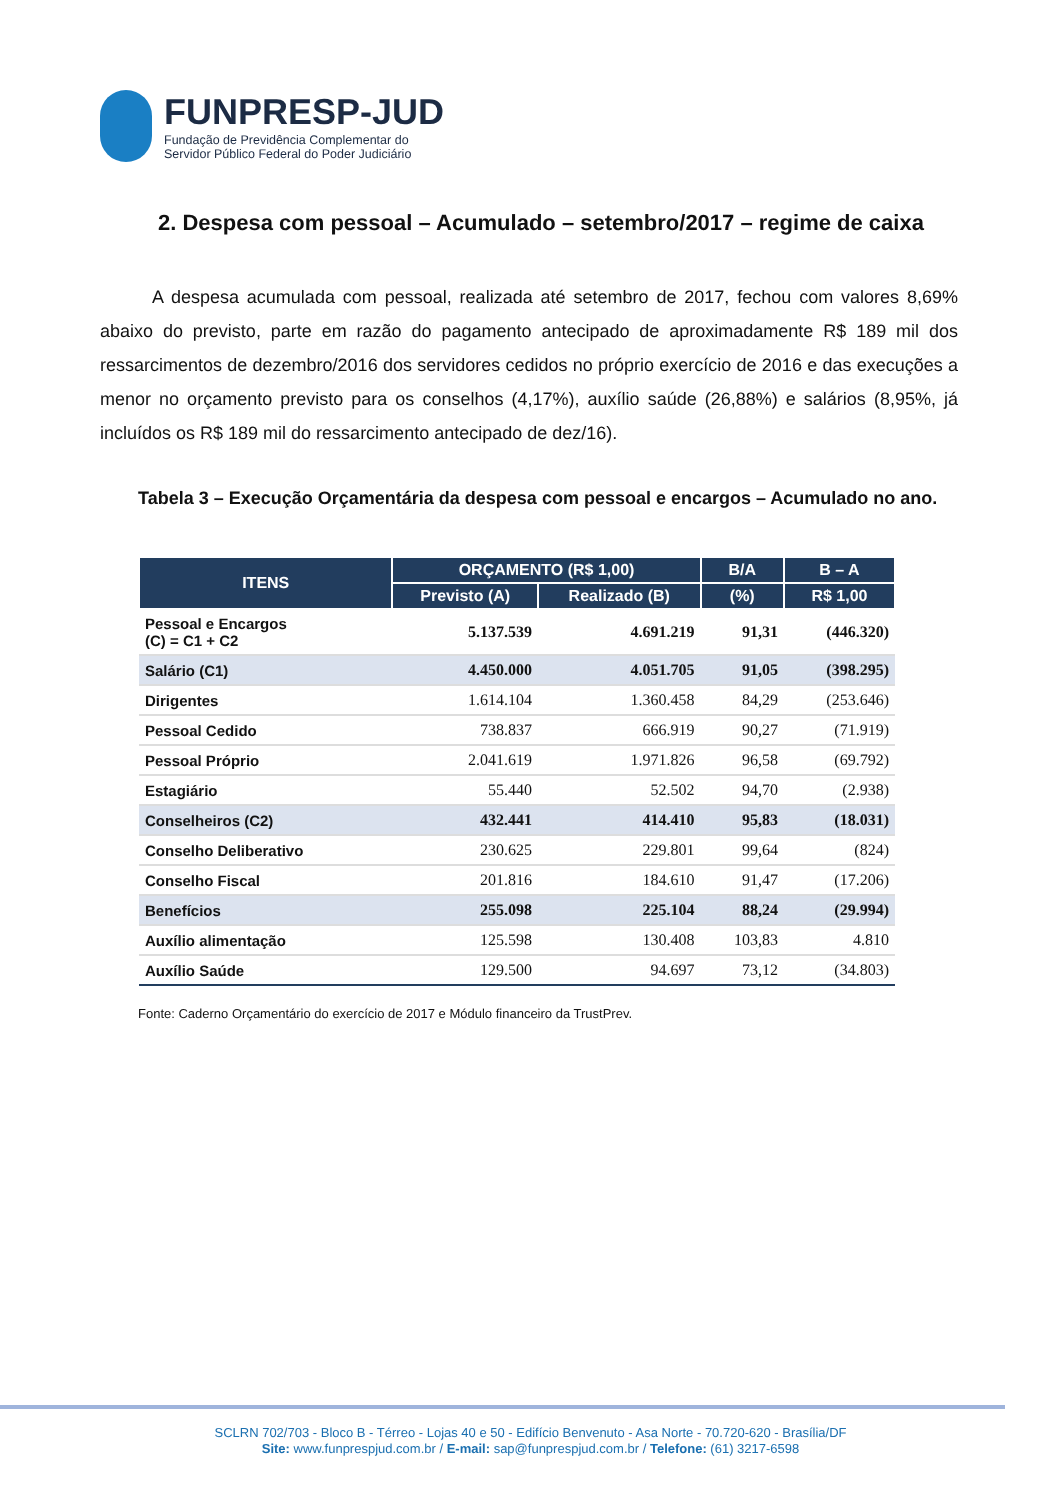FUNPRESP-JUD
Fundação de Previdência Complementar do
Servidor Público Federal do Poder Judiciário
2. Despesa com pessoal – Acumulado – setembro/2017 – regime de caixa
A despesa acumulada com pessoal, realizada até setembro de 2017, fechou com valores 8,69% abaixo do previsto, parte em razão do pagamento antecipado de aproximadamente R$ 189 mil dos ressarcimentos de dezembro/2016 dos servidores cedidos no próprio exercício de 2016 e das execuções a menor no orçamento previsto para os conselhos (4,17%), auxílio saúde (26,88%) e salários (8,95%, já incluídos os R$ 189 mil do ressarcimento antecipado de dez/16).
Tabela 3 – Execução Orçamentária da despesa com pessoal e encargos – Acumulado no ano.
| ITENS | ORÇAMENTO (R$ 1,00) | | B/A | B – A |
| --- | --- | --- | --- | --- |
| | Previsto (A) | Realizado (B) | (%) | R$ 1,00 |
| Pessoal e Encargos (C) = C1 + C2 | 5.137.539 | 4.691.219 | 91,31 | (446.320) |
| Salário (C1) | 4.450.000 | 4.051.705 | 91,05 | (398.295) |
| Dirigentes | 1.614.104 | 1.360.458 | 84,29 | (253.646) |
| Pessoal Cedido | 738.837 | 666.919 | 90,27 | (71.919) |
| Pessoal Próprio | 2.041.619 | 1.971.826 | 96,58 | (69.792) |
| Estagiário | 55.440 | 52.502 | 94,70 | (2.938) |
| Conselheiros (C2) | 432.441 | 414.410 | 95,83 | (18.031) |
| Conselho Deliberativo | 230.625 | 229.801 | 99,64 | (824) |
| Conselho Fiscal | 201.816 | 184.610 | 91,47 | (17.206) |
| Benefícios | 255.098 | 225.104 | 88,24 | (29.994) |
| Auxílio alimentação | 125.598 | 130.408 | 103,83 | 4.810 |
| Auxílio Saúde | 129.500 | 94.697 | 73,12 | (34.803) |
Fonte: Caderno Orçamentário do exercício de 2017 e Módulo financeiro da TrustPrev.
SCLRN 702/703 - Bloco B - Térreo - Lojas 40 e 50 - Edifício Benvenuto - Asa Norte - 70.720-620 - Brasília/DF
Site: www.funprespjud.com.br / E-mail: sap@funprespjud.com.br / Telefone: (61) 3217-6598